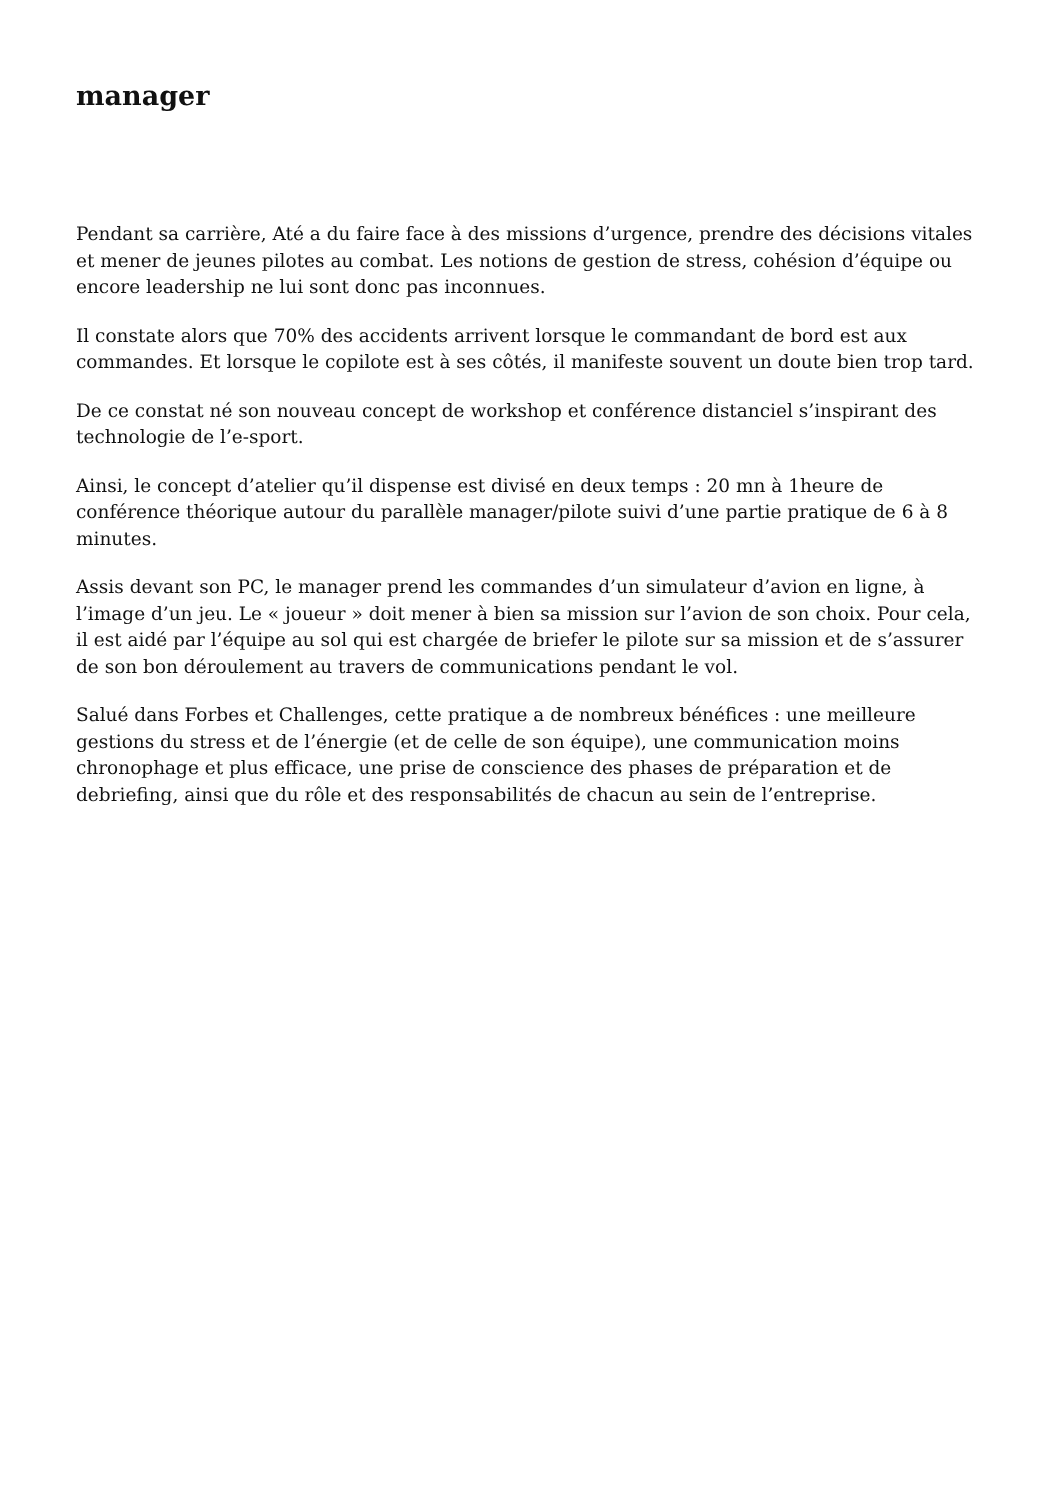manager
Pendant sa carrière, Até a du faire face à des missions d’urgence, prendre des décisions vitales et mener de jeunes pilotes au combat. Les notions de gestion de stress, cohésion d’équipe ou encore leadership ne lui sont donc pas inconnues.
Il constate alors que 70% des accidents arrivent lorsque le commandant de bord est aux commandes. Et lorsque le copilote est à ses côtés, il manifeste souvent un doute bien trop tard.
De ce constat né son nouveau concept de workshop et conférence distanciel s’inspirant des technologie de l’e-sport.
Ainsi, le concept d’atelier qu’il dispense est divisé en deux temps : 20 mn à 1heure de conférence théorique autour du parallèle manager/pilote suivi d’une partie pratique de 6 à 8 minutes.
Assis devant son PC, le manager prend les commandes d’un simulateur d’avion en ligne, à l’image d’un jeu. Le « joueur » doit mener à bien sa mission sur l’avion de son choix. Pour cela, il est aidé par l’équipe au sol qui est chargée de briefer le pilote sur sa mission et de s’assurer de son bon déroulement au travers de communications pendant le vol.
Salué dans Forbes et Challenges, cette pratique a de nombreux bénéfices : une meilleure gestions du stress et de l’énergie (et de celle de son équipe), une communication moins chronophage et plus efficace, une prise de conscience des phases de préparation et de debriefing, ainsi que du rôle et des responsabilités de chacun au sein de l’entreprise.